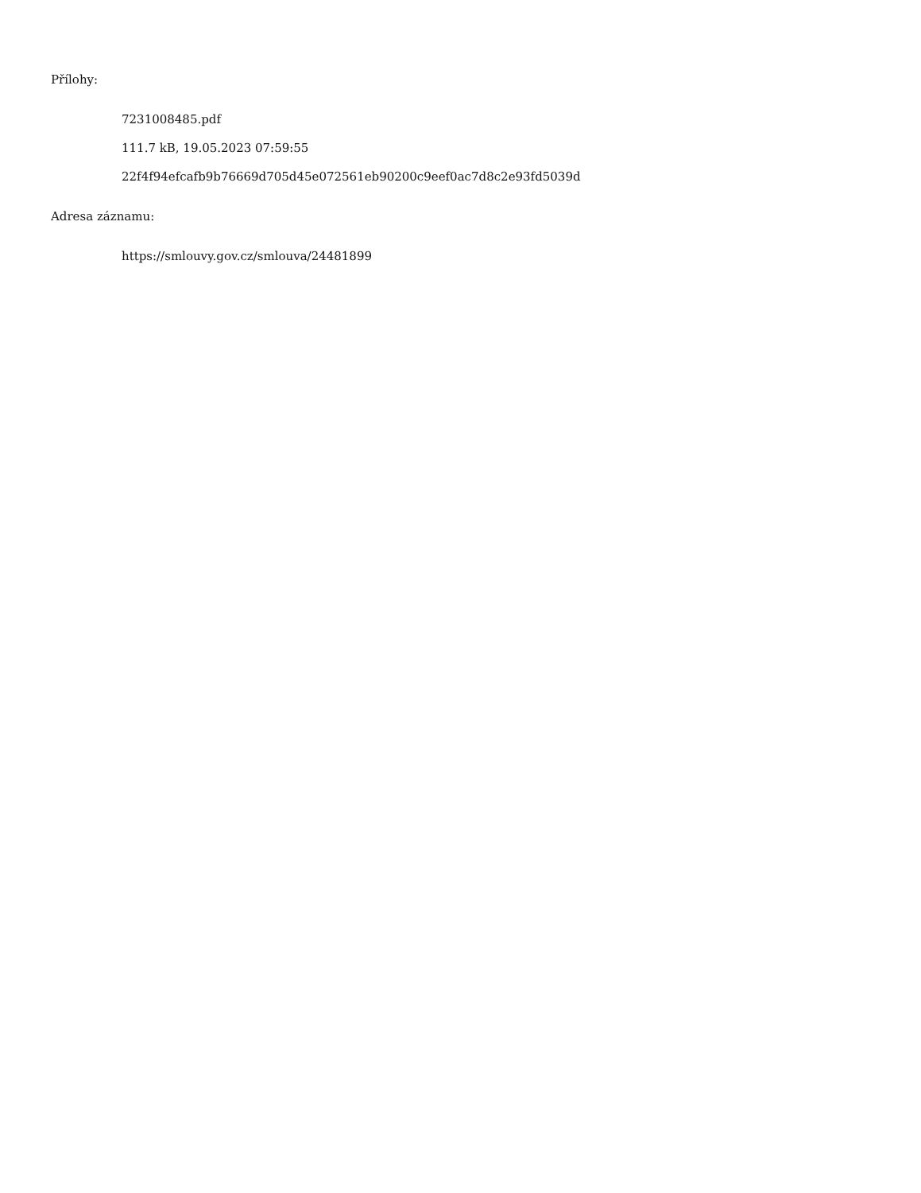Přílohy:
7231008485.pdf
111.7 kB, 19.05.2023 07:59:55
22f4f94efcafb9b76669d705d45e072561eb90200c9eef0ac7d8c2e93fd5039d
Adresa záznamu:
https://smlouvy.gov.cz/smlouva/24481899